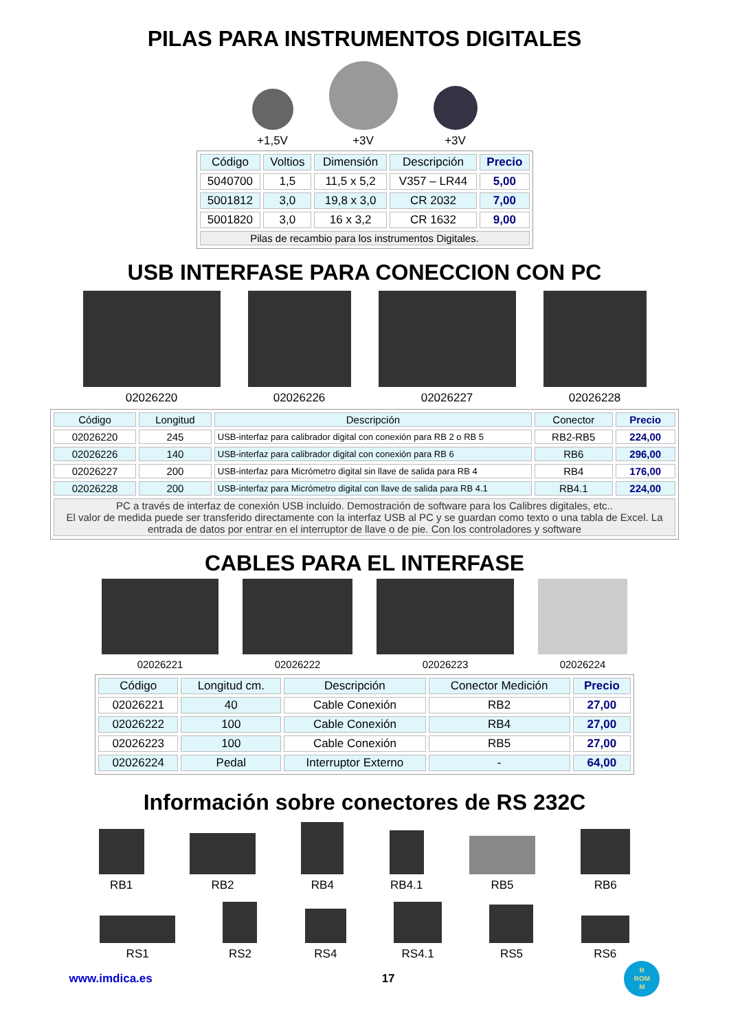PILAS PARA INSTRUMENTOS DIGITALES
+1,5V
+3V
+3V
| Código | Voltios | Dimensión | Descripción | Precio |
| --- | --- | --- | --- | --- |
| 5040700 | 1,5 | 11,5 x 5,2 | V357 – LR44 | 5,00 |
| 5001812 | 3,0 | 19,8 x 3,0 | CR 2032 | 7,00 |
| 5001820 | 3,0 | 16 x 3,2 | CR 1632 | 9,00 |
| Pilas de recambio para los instrumentos Digitales. | | | | |
USB INTERFASE PARA CONECCION CON PC
02026220
02026226
02026227
02026228
| Código | Longitud | Descripción | Conector | Precio |
| --- | --- | --- | --- | --- |
| 02026220 | 245 | USB-interfaz para calibrador digital con conexión para RB 2 o RB 5 | RB2-RB5 | 224,00 |
| 02026226 | 140 | USB-interfaz para calibrador digital con conexión para RB 6 | RB6 | 296,00 |
| 02026227 | 200 | USB-interfaz para Micrómetro digital sin llave de salida para RB 4 | RB4 | 176,00 |
| 02026228 | 200 | USB-interfaz para Micrómetro digital con llave de salida para RB 4.1 | RB4.1 | 224,00 |
| PC a través de interfaz de conexión USB incluido. Demostración de software para los Calibres digitales, etc.. El valor de medida puede ser transferido directamente con la interfaz USB al PC y se guardan como texto o una tabla de Excel. La entrada de datos por entrar en el interruptor de llave o de pie. Con los controladores y software | | | | |
CABLES PARA EL INTERFASE
02026221
02026222
02026223
02026224
| Código | Longitud cm. | Descripción | Conector Medición | Precio |
| --- | --- | --- | --- | --- |
| 02026221 | 40 | Cable Conexión | RB2 | 27,00 |
| 02026222 | 100 | Cable Conexión | RB4 | 27,00 |
| 02026223 | 100 | Cable Conexión | RB5 | 27,00 |
| 02026224 | Pedal | Interruptor Externo | - | 64,00 |
Información sobre conectores de RS 232C
RB1
RB2
RB4
RB4.1
RB5
RB6
RS1
RS2
RS4
RS4.1
RS5
RS6
www.imdica.es 17 R
ROM
M